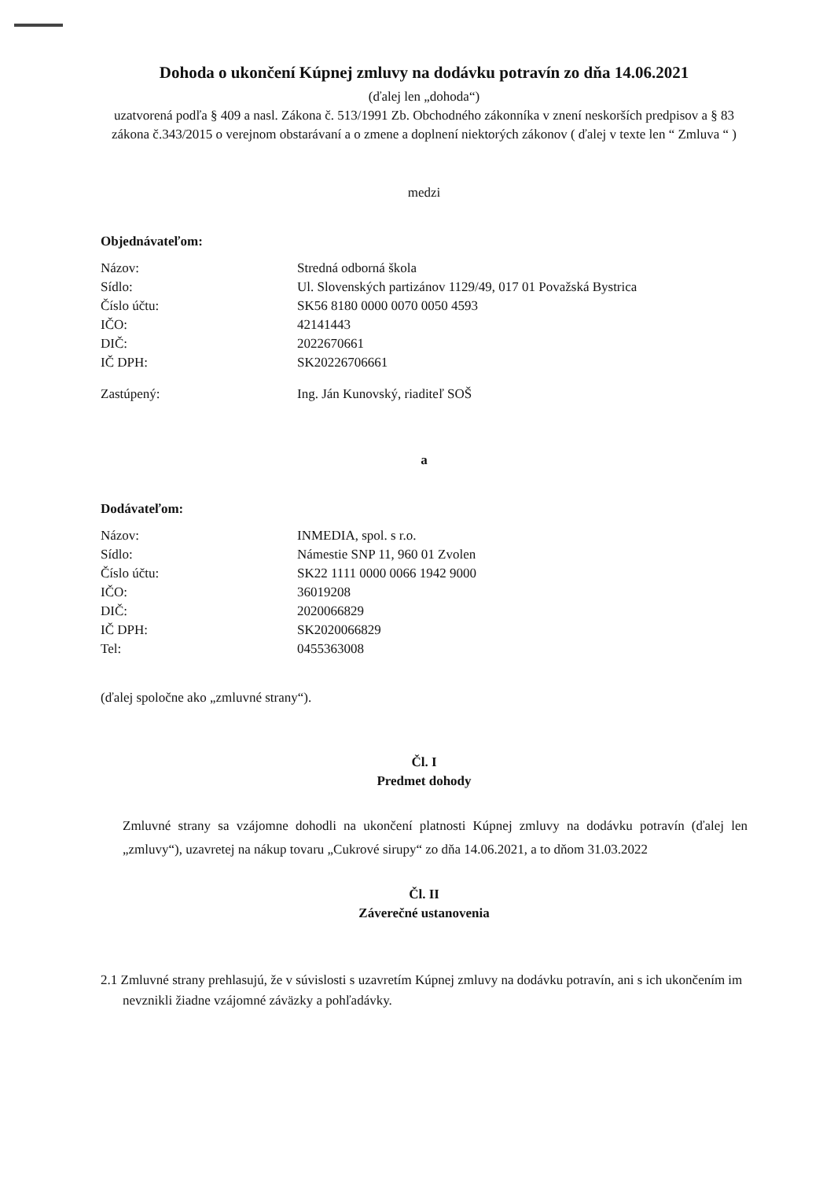Dohoda o ukončení Kúpnej zmluvy na dodávku potravín zo dňa 14.06.2021
(ďalej len „dohoda“)
uzatvorená podľa § 409 a nasl. Zákona č. 513/1991 Zb. Obchodného zákonníka v znení neskorších predpisov a § 83 zákona č.343/2015 o verejnom obstarávaní a o zmene a doplnení niektorých zákonov ( ďalej v texte len “ Zmluva “ )
medzi
Objednávateľom:
| Názov: | Stredná odborná škola |
| Sídlo: | Ul. Slovenských partizánov 1129/49, 017 01 Považská Bystrica |
| Číslo účtu: | SK56 8180 0000 0070 0050 4593 |
| IČO: | 42141443 |
| DIČ: | 2022670661 |
| IČ DPH: | SK20226706661 |
| Zastúpený: | Ing. Ján Kunovský, riaditeľ SOŠ |
a
Dodávateľom:
| Názov: | INMEDIA, spol. s r.o. |
| Sídlo: | Námestie SNP 11, 960 01 Zvolen |
| Číslo účtu: | SK22 1111 0000 0066 1942 9000 |
| IČO: | 36019208 |
| DIČ: | 2020066829 |
| IČ DPH: | SK2020066829 |
| Tel: | 0455363008 |
(ďalej spoločne ako „zmluvné strany“).
Čl. I
Predmet dohody
Zmluvné strany sa vzájomne dohodli na ukončení platnosti Kúpnej zmluvy na dodávku potravín (ďalej len „zmluvy“), uzavretej na nákup tovaru „Cukrové sirupy“ zo dňa 14.06.2021, a to dňom 31.03.2022
Čl. II
Záverečné ustanovenia
2.1 Zmluvné strany prehlasujú, že v súvislosti s uzavretím Kúpnej zmluvy na dodávku potravín, ani s ich ukončením im nevznikli žiadne vzájomné záväzky a pohľadávky.